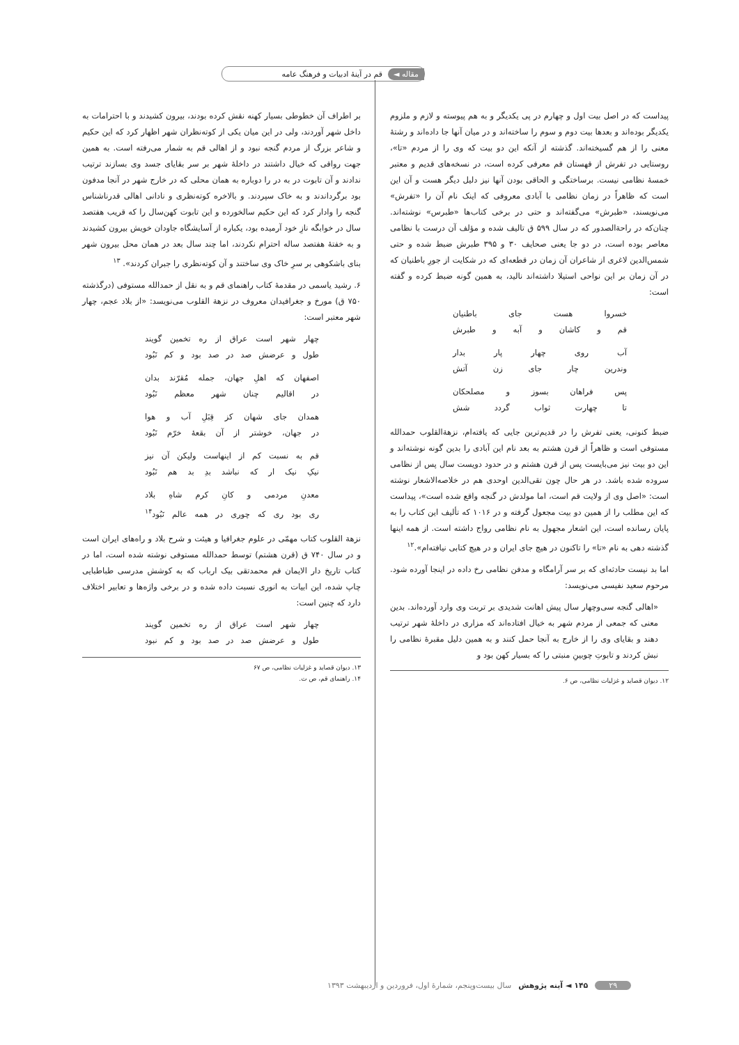مقاله ◄ قم در آینهٔ ادبیات و فرهنگ عامه
پیداست که در اصل بیت اول و چهارم در پی یکدیگر و به هم پیوسته و لازم و ملزوم یکدیگر بوده‌اند و بعدها بیت دوم و سوم را ساخته‌اند و در میان آنها جا داده‌اند و رشتهٔ معنی را از هم گسیخته‌اند. گذشته از آنکه این دو بیت که وی را از مردم «تا»، روستایی در تفرش از قهستان قم معرفی کرده است، در نسخه‌های قدیم و معتبر خمسهٔ نظامی نیست. برساختگی و الحاقی بودن آنها نیز دلیل دیگر هست و آن این است که ظاهراً در زمان نظامی با آبادی معروفی که اینک نام آن را «تفرش» می‌نویسند، «طبرش» می‌گفته‌اند و حتی در برخی کتاب‌ها «طبرس» نوشته‌اند. چنان‌که در راحة‌الصدور که در سال ۵۹۹ ق تالیف شده و مؤلف آن درست با نظامی معاصر بوده است، در دو جا یعنی صحایف ۳۰ و ۳۹۵ طبرش ضبط شده و حتی شمس‌الدین لاغری از شاعران آن زمان در قطعه‌ای که در شکایت از جورِ باطنیان که در آن زمان بر این نواحی استیلا داشته‌اند نالید، به همین گونه ضبط کرده و گفته است:
خسروا هست جای باطنیان
قم و کاشان و آبه و طبرش
آب روی چهار پار بدار
وندرین چار جای زن آتش
پس فراهان بسوز و مصلحکان
تا چهارت ثواب گردد شش
ضبط کنونی، یعنی تفرش را در قدیم‌ترین جایی که یافته‌ام، نزهة‌القلوب حمدالله مستوفی است و ظاهراً از قرن هشتم به بعد نام این آبادی را بدین گونه نوشته‌اند و این دو بیت نیز می‌بایست پس از قرن هشتم و در حدود دویست سال پس از نظامی سروده شده باشد. در هر حال چون تقی‌الدین اوحدی هم در خلاصه‌الاشعار نوشته است: «اصل وی از ولایت قم است، اما مولدش در گنجه واقع شده است»، پیداست که این مطلب را از همین دو بیت مجعول گرفته و در ۱۰۱۶ که تألیف این کتاب را به پایان رسانده است، این اشعار مجهول به نام نظامی رواج داشته است. از همه اینها گذشته دهی به نام «تا» را تاکنون در هیچ جای ایران و در هیچ کتابی نیافته‌ام».<sup>۱۲</sup>
اما بد نیست حادثه‌ای که بر سر آرامگاه و مدفن نظامی رخ داده در اینجا آورده شود. مرحوم سعید نفیسی می‌نویسد:
«اهالی گنجه سی‌وچهار سال پیش اهانت شدیدی بر تربت وی وارد آورده‌اند. بدین معنی که جمعی از مردم شهر به خیال افتاده‌اند که مزاری در داخلهٔ شهر ترتیب دهند و بقایای وی را از خارج به آنجا حمل کنند و به همین دلیل مقبرهٔ نظامی را نبش کردند و تابوتِ چوبینِ منبتی را که بسیار کهن بود و
۱۲. دیوان قصاید و غزلیات نظامی، ص ۶.
بر اطراف آن خطوطی بسیار کهنه نقش کرده بودند، بیرون کشیدند و با احترامات به داخل شهر آوردند، ولی در این میان یکی از کوته‌نظران شهر اظهار کرد که این حکیم و شاعر بزرگ از مردم گنجه نبود و از اهالی قم به شمار می‌رفته است. به همین جهت رواقی که خیال داشتند در داخلهٔ شهر بر سر بقایای جسد وی بسازند ترتیب ندادند و آن تابوت در به در را دوباره به همان محلی که در خارج شهر در آنجا مدفون بود برگرداندند و به خاک سپردند. و بالاخره کوته‌نظری و نادانی اهالی قدرناشناس گنجه را وادار کرد که این حکیم سالخورده و این تابوت کهن‌سال را که قریب هفتصد سال در خوابگه نازِ خود آرمیده بود، یکباره از آسایشگاه جاودان خویش بیرون کشیدند و به خفتهٔ هفتصد ساله احترام نکردند، اما چند سال بعد در همان محل بیرون شهر بنای باشکوهی بر سرِ خاک وی ساختند و آن کوته‌نظری را جبران کردند». <sup>۱۳</sup>
۶. رشید یاسمی در مقدمهٔ کتاب راهنمای قم و به نقل از حمدالله مستوفی (درگذشته ۷۵۰ ق) مورخ و جغرافیدان معروف در نزهة القلوب می‌نویسد: «از بلاد عجم، چهار شهر معتبر است:
چهار شهر است عراق از ره تخمین گویند
طول و عرضش صد در صد بود و کم نَبُود
اصفهان که اهلِ جهان، جمله مُقرّند بدان
در اقالیم چنان شهر معظم نَبُود
همدان جای شهان کز قِبَلِ آب و هوا
در جهان، خوشتر از آن بقعهٔ خرّم نَبُود
قم به نسبت کم از اینهاست ولیکن آن نیز
نیکِ نیک ار که نباشد بدِ بد هم نَبُود
معدنِ مردمی و کانِ کرم شاهِ بلاد
ری بود ری که چوری در همه عالم نَبُود<sup>۱۴</sup>
نزهة القلوب کتاب مهمّی در علوم جغرافیا و هیئت و شرح بلاد و راه‌های ایران است و در سال ۷۴۰ ق (قرن هشتم) توسط حمدالله مستوفی نوشته شده است، اما در کتاب تاریخ دار الایمان قم محمدتقی بیک ارباب که به کوشش مدرسی طباطبایی چاپ شده، این ابیات به انوری نسبت داده شده و در برخی واژه‌ها و تعابیر اختلاف دارد که چنین است:
چهار شهر است عراق از ره تخمین گویند
طول و عرضش صد در صد بود و کم نبود
۱۳. دیوان قصاید و غزلیات نظامی، ص ۶۷
۱۴. راهنمای قم، ص ت.
۲۹ ۱۴۵ ◄ آینه پژوهش سال بیست‌وپنجم، شمارهٔ اول، فروردین و اردیبهشت ۱۳۹۳